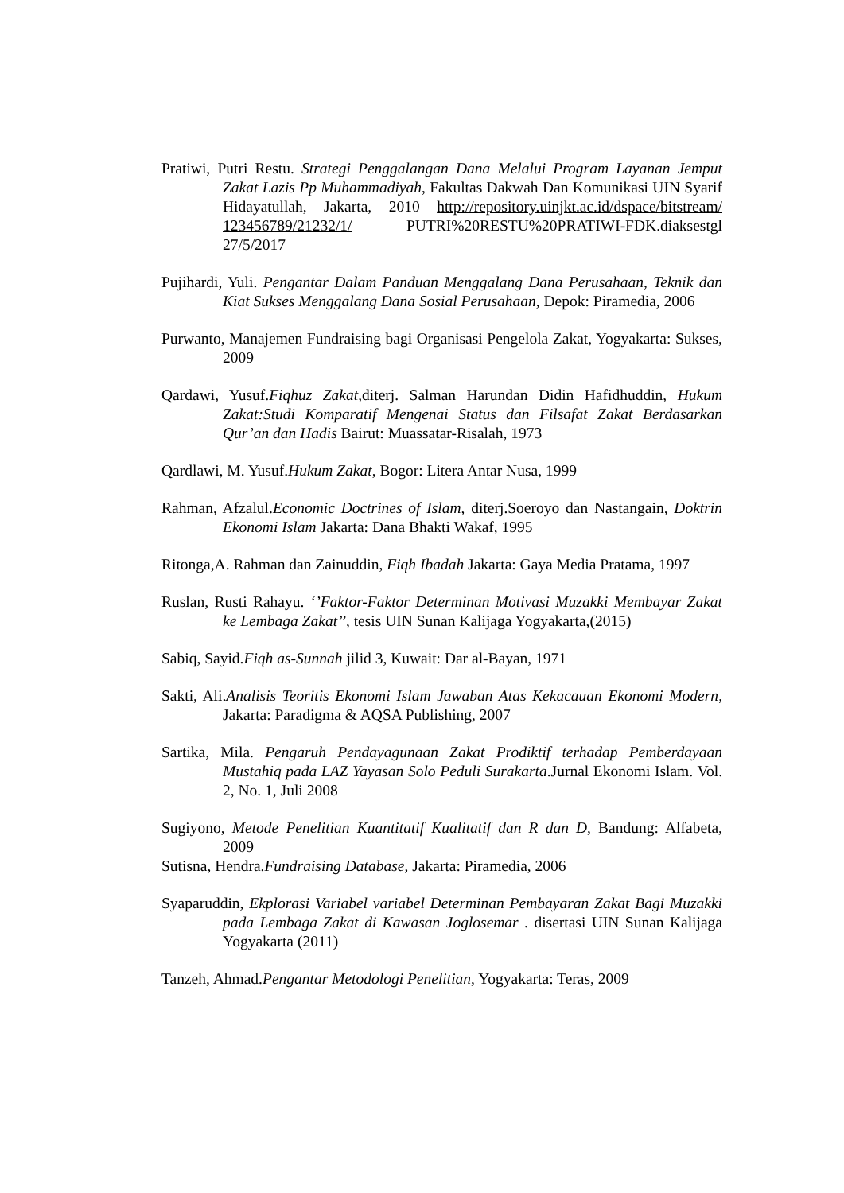Pratiwi, Putri Restu. Strategi Penggalangan Dana Melalui Program Layanan Jemput Zakat Lazis Pp Muhammadiyah, Fakultas Dakwah Dan Komunikasi UIN Syarif Hidayatullah, Jakarta, 2010 http://repository.uinjkt.ac.id/dspace/bitstream/ 123456789/21232/1/ PUTRI%20RESTU%20PRATIWI-FDK.diaksestgl 27/5/2017
Pujihardi, Yuli. Pengantar Dalam Panduan Menggalang Dana Perusahaan, Teknik dan Kiat Sukses Menggalang Dana Sosial Perusahaan, Depok: Piramedia, 2006
Purwanto, Manajemen Fundraising bagi Organisasi Pengelola Zakat, Yogyakarta: Sukses, 2009
Qardawi, Yusuf.Fiqhuz Zakat, diterj. Salman Harundan Didin Hafidhuddin, Hukum Zakat:Studi Komparatif Mengenai Status dan Filsafat Zakat Berdasarkan Qur’an dan Hadis Bairut: Muassatar-Risalah, 1973
Qardlawi, M. Yusuf.Hukum Zakat, Bogor: Litera Antar Nusa, 1999
Rahman, Afzalul.Economic Doctrines of Islam, diterj.Soeroyo dan Nastangain, Doktrin Ekonomi Islam Jakarta: Dana Bhakti Wakaf, 1995
Ritonga,A. Rahman dan Zainuddin, Fiqh Ibadah Jakarta: Gaya Media Pratama, 1997
Ruslan, Rusti Rahayu. ‘’Faktor-Faktor Determinan Motivasi Muzakki Membayar Zakat ke Lembaga Zakat’’, tesis UIN Sunan Kalijaga Yogyakarta,(2015)
Sabiq, Sayid.Fiqh as-Sunnah jilid 3, Kuwait: Dar al-Bayan, 1971
Sakti, Ali.Analisis Teoritis Ekonomi Islam Jawaban Atas Kekacauan Ekonomi Modern, Jakarta: Paradigma & AQSA Publishing, 2007
Sartika, Mila. Pengaruh Pendayagunaan Zakat Prodiktif terhadap Pemberdayaan Mustahiq pada LAZ Yayasan Solo Peduli Surakarta.Jurnal Ekonomi Islam. Vol. 2, No. 1, Juli 2008
Sugiyono, Metode Penelitian Kuantitatif Kualitatif dan R dan D, Bandung: Alfabeta, 2009
Sutisna, Hendra.Fundraising Database, Jakarta: Piramedia, 2006
Syaparuddin, Ekplorasi Variabel variabel Determinan Pembayaran Zakat Bagi Muzakki pada Lembaga Zakat di Kawasan Joglosemar . disertasi UIN Sunan Kalijaga Yogyakarta (2011)
Tanzeh, Ahmad.Pengantar Metodologi Penelitian, Yogyakarta: Teras, 2009